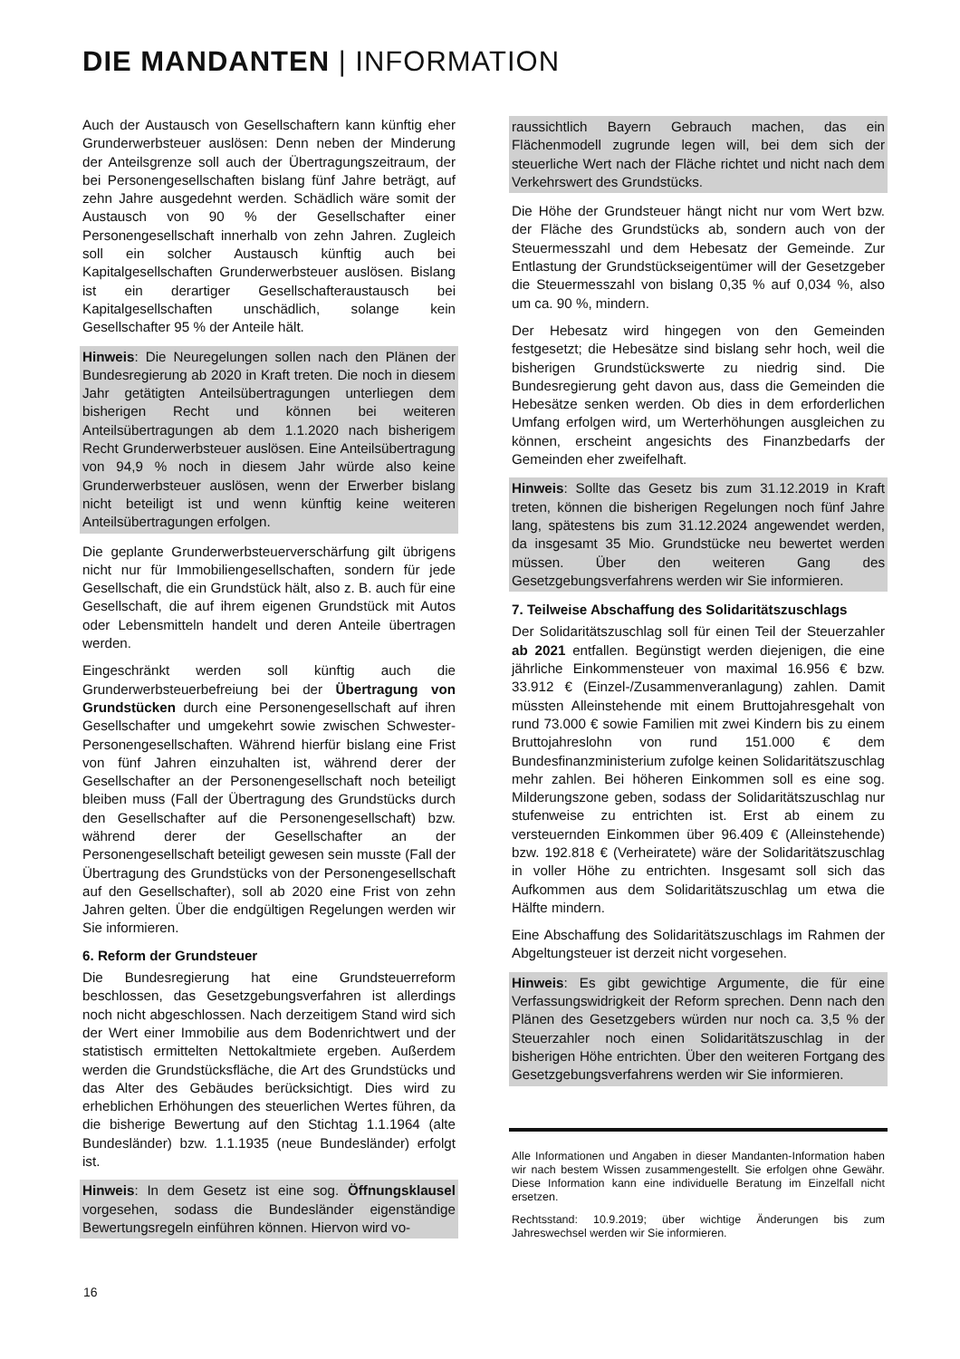DIE MANDANTEN | INFORMATION
Auch der Austausch von Gesellschaftern kann künftig eher Grunderwerbsteuer auslösen: Denn neben der Minderung der Anteilsgrenze soll auch der Übertragungszeitraum, der bei Personengesellschaften bislang fünf Jahre beträgt, auf zehn Jahre ausgedehnt werden. Schädlich wäre somit der Austausch von 90 % der Gesellschafter einer Personengesellschaft innerhalb von zehn Jahren. Zugleich soll ein solcher Austausch künftig auch bei Kapitalgesellschaften Grunderwerbsteuer auslösen. Bislang ist ein derartiger Gesellschafteraustausch bei Kapitalgesellschaften unschädlich, solange kein Gesellschafter 95 % der Anteile hält.
Hinweis: Die Neuregelungen sollen nach den Plänen der Bundesregierung ab 2020 in Kraft treten. Die noch in diesem Jahr getätigten Anteilsübertragungen unterliegen dem bisherigen Recht und können bei weiteren Anteilsübertragungen ab dem 1.1.2020 nach bisherigem Recht Grunderwerbsteuer auslösen. Eine Anteilsübertragung von 94,9 % noch in diesem Jahr würde also keine Grunderwerbsteuer auslösen, wenn der Erwerber bislang nicht beteiligt ist und wenn künftig keine weiteren Anteilsübertragungen erfolgen.
Die geplante Grunderwerbsteuerverschärfung gilt übrigens nicht nur für Immobiliengesellschaften, sondern für jede Gesellschaft, die ein Grundstück hält, also z. B. auch für eine Gesellschaft, die auf ihrem eigenen Grundstück mit Autos oder Lebensmitteln handelt und deren Anteile übertragen werden.
Eingeschränkt werden soll künftig auch die Grunderwerbsteuerbefreiung bei der Übertragung von Grundstücken durch eine Personengesellschaft auf ihren Gesellschafter und umgekehrt sowie zwischen Schwester-Personengesellschaften. Während hierfür bislang eine Frist von fünf Jahren einzuhalten ist, während derer der Gesellschafter an der Personengesellschaft noch beteiligt bleiben muss (Fall der Übertragung des Grundstücks durch den Gesellschafter auf die Personengesellschaft) bzw. während derer der Gesellschafter an der Personengesellschaft beteiligt gewesen sein musste (Fall der Übertragung des Grundstücks von der Personengesellschaft auf den Gesellschafter), soll ab 2020 eine Frist von zehn Jahren gelten. Über die endgültigen Regelungen werden wir Sie informieren.
6. Reform der Grundsteuer
Die Bundesregierung hat eine Grundsteuerreform beschlossen, das Gesetzgebungsverfahren ist allerdings noch nicht abgeschlossen. Nach derzeitigem Stand wird sich der Wert einer Immobilie aus dem Bodenrichtwert und der statistisch ermittelten Nettokaltmiete ergeben. Außerdem werden die Grundstücksfläche, die Art des Grundstücks und das Alter des Gebäudes berücksichtigt. Dies wird zu erheblichen Erhöhungen des steuerlichen Wertes führen, da die bisherige Bewertung auf den Stichtag 1.1.1964 (alte Bundesländer) bzw. 1.1.1935 (neue Bundesländer) erfolgt ist.
Hinweis: In dem Gesetz ist eine sog. Öffnungsklausel vorgesehen, sodass die Bundesländer eigenständige Bewertungsregeln einführen können. Hiervon wird vo-
raussichtlich Bayern Gebrauch machen, das ein Flächenmodell zugrunde legen will, bei dem sich der steuerliche Wert nach der Fläche richtet und nicht nach dem Verkehrswert des Grundstücks.
Die Höhe der Grundsteuer hängt nicht nur vom Wert bzw. der Fläche des Grundstücks ab, sondern auch von der Steuermesszahl und dem Hebesatz der Gemeinde. Zur Entlastung der Grundstückseigentümer will der Gesetzgeber die Steuermesszahl von bislang 0,35 % auf 0,034 %, also um ca. 90 %, mindern.
Der Hebesatz wird hingegen von den Gemeinden festgesetzt; die Hebesätze sind bislang sehr hoch, weil die bisherigen Grundstückswerte zu niedrig sind. Die Bundesregierung geht davon aus, dass die Gemeinden die Hebesätze senken werden. Ob dies in dem erforderlichen Umfang erfolgen wird, um Werterhöhungen ausgleichen zu können, erscheint angesichts des Finanzbedarfs der Gemeinden eher zweifelhaft.
Hinweis: Sollte das Gesetz bis zum 31.12.2019 in Kraft treten, können die bisherigen Regelungen noch fünf Jahre lang, spätestens bis zum 31.12.2024 angewendet werden, da insgesamt 35 Mio. Grundstücke neu bewertet werden müssen. Über den weiteren Gang des Gesetzgebungsverfahrens werden wir Sie informieren.
7. Teilweise Abschaffung des Solidaritätszuschlags
Der Solidaritätszuschlag soll für einen Teil der Steuerzahler ab 2021 entfallen. Begünstigt werden diejenigen, die eine jährliche Einkommensteuer von maximal 16.956 € bzw. 33.912 € (Einzel-/Zusammenveranlagung) zahlen. Damit müssten Alleinstehende mit einem Bruttojahresgehalt von rund 73.000 € sowie Familien mit zwei Kindern bis zu einem Bruttojahreslohn von rund 151.000 € dem Bundesfinanzministerium zufolge keinen Solidaritätszuschlag mehr zahlen. Bei höheren Einkommen soll es eine sog. Milderungszone geben, sodass der Solidaritätszuschlag nur stufenweise zu entrichten ist. Erst ab einem zu versteuernden Einkommen über 96.409 € (Alleinstehende) bzw. 192.818 € (Verheiratete) wäre der Solidaritätszuschlag in voller Höhe zu entrichten. Insgesamt soll sich das Aufkommen aus dem Solidaritätszuschlag um etwa die Hälfte mindern.
Eine Abschaffung des Solidaritätszuschlags im Rahmen der Abgeltungsteuer ist derzeit nicht vorgesehen.
Hinweis: Es gibt gewichtige Argumente, die für eine Verfassungswidrigkeit der Reform sprechen. Denn nach den Plänen des Gesetzgebers würden nur noch ca. 3,5 % der Steuerzahler noch einen Solidaritätszuschlag in der bisherigen Höhe entrichten. Über den weiteren Fortgang des Gesetzgebungsverfahrens werden wir Sie informieren.
Alle Informationen und Angaben in dieser Mandanten-Information haben wir nach bestem Wissen zusammengestellt. Sie erfolgen ohne Gewähr. Diese Information kann eine individuelle Beratung im Einzelfall nicht ersetzen.
Rechtsstand: 10.9.2019; über wichtige Änderungen bis zum Jahreswechsel werden wir Sie informieren.
16